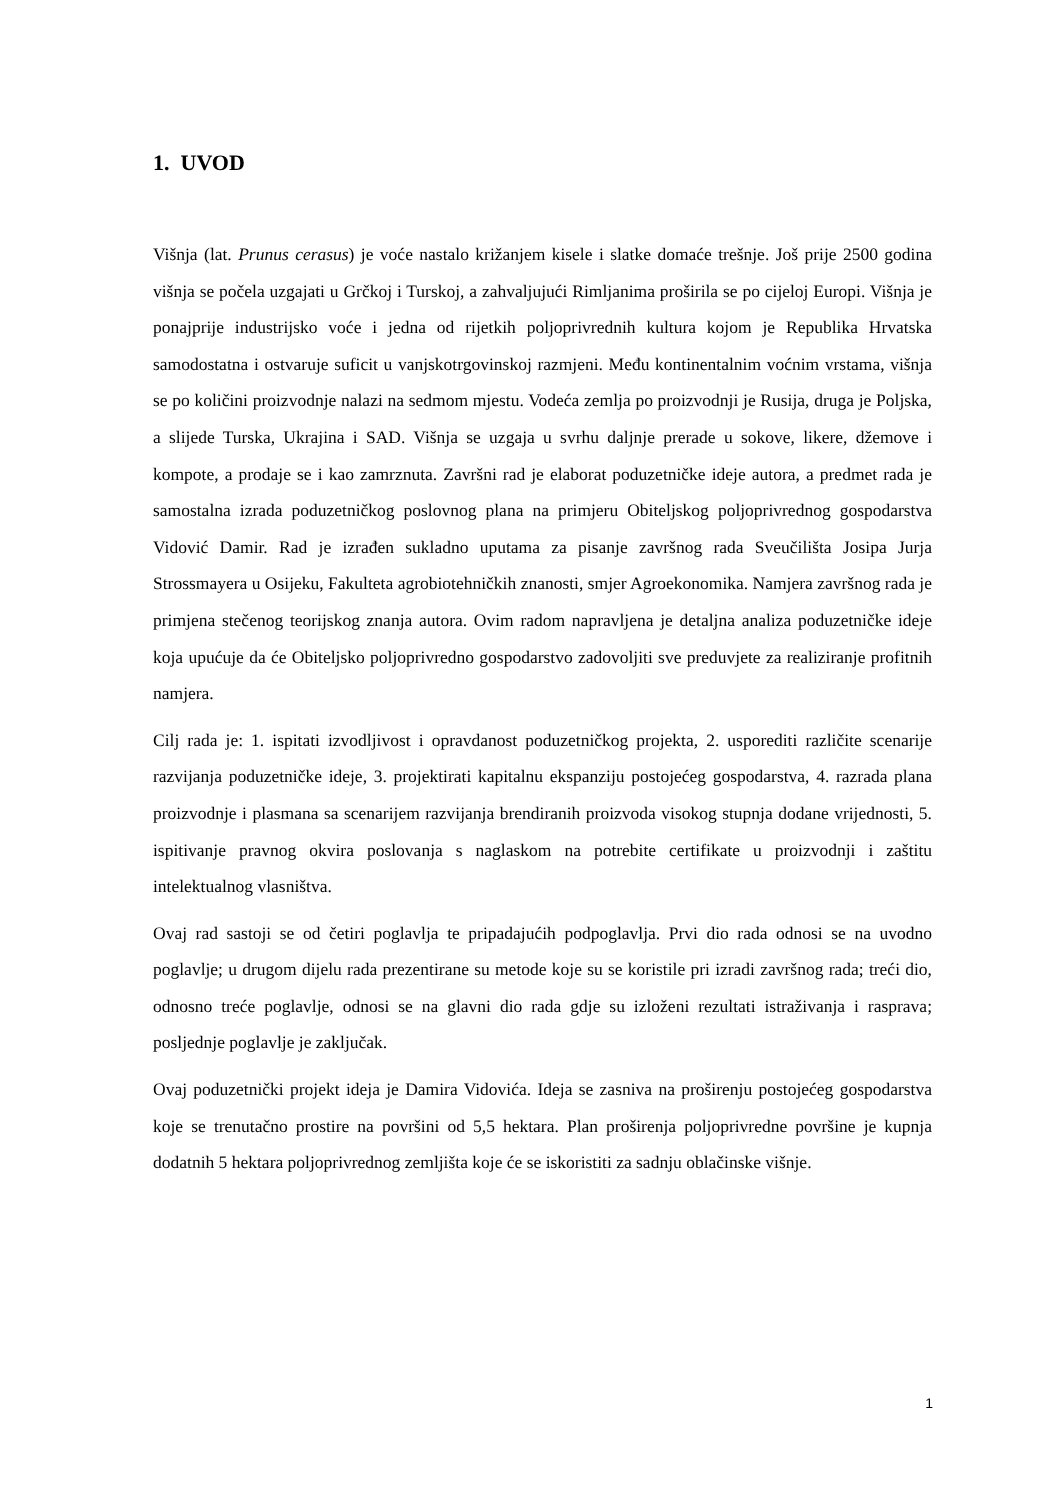1. UVOD
Višnja (lat. Prunus cerasus) je voće nastalo križanjem kisele i slatke domaće trešnje. Još prije 2500 godina višnja se počela uzgajati u Grčkoj i Turskoj, a zahvaljujući Rimljanima proširila se po cijeloj Europi. Višnja je ponajprije industrijsko voće i jedna od rijetkih poljoprivrednih kultura kojom je Republika Hrvatska samodostatna i ostvaruje suficit u vanjskotrgovinskoj razmjeni. Među kontinentalnim voćnim vrstama, višnja se po količini proizvodnje nalazi na sedmom mjestu. Vodeća zemlja po proizvodnji je Rusija, druga je Poljska, a slijede Turska, Ukrajina i SAD. Višnja se uzgaja u svrhu daljnje prerade u sokove, likere, džemove i kompote, a prodaje se i kao zamrznuta. Završni rad je elaborat poduzetničke ideje autora, a predmet rada je samostalna izrada poduzetničkog poslovnog plana na primjeru Obiteljskog poljoprivrednog gospodarstva Vidović Damir. Rad je izrađen sukladno uputama za pisanje završnog rada Sveučilišta Josipa Jurja Strossmayera u Osijeku, Fakulteta agrobiotehničkih znanosti, smjer Agroekonomika. Namjera završnog rada je primjena stečenog teorijskog znanja autora. Ovim radom napravljena je detaljna analiza poduzetničke ideje koja upućuje da će Obiteljsko poljoprivredno gospodarstvo zadovoljiti sve preduvjete za realiziranje profitnih namjera.
Cilj rada je: 1. ispitati izvodljivost i opravdanost poduzetničkog projekta, 2. usporediti različite scenarije razvijanja poduzetničke ideje, 3. projektirati kapitalnu ekspanziju postojećeg gospodarstva, 4. razrada plana proizvodnje i plasmana sa scenarijem razvijanja brendiranih proizvoda visokog stupnja dodane vrijednosti, 5. ispitivanje pravnog okvira poslovanja s naglaskom na potrebite certifikate u proizvodnji i zaštitu intelektualnog vlasništva.
Ovaj rad sastoji se od četiri poglavlja te pripadajućih podpoglavlja. Prvi dio rada odnosi se na uvodno poglavlje; u drugom dijelu rada prezentirane su metode koje su se koristile pri izradi završnog rada; treći dio, odnosno treće poglavlje, odnosi se na glavni dio rada gdje su izloženi rezultati istraživanja i rasprava; posljednje poglavlje je zaključak.
Ovaj poduzetnički projekt ideja je Damira Vidovića. Ideja se zasniva na proširenju postojećeg gospodarstva koje se trenutačno prostire na površini od 5,5 hektara. Plan proširenja poljoprivredne površine je kupnja dodatnih 5 hektara poljoprivrednog zemljišta koje će se iskoristiti za sadnju oblačinske višnje.
1